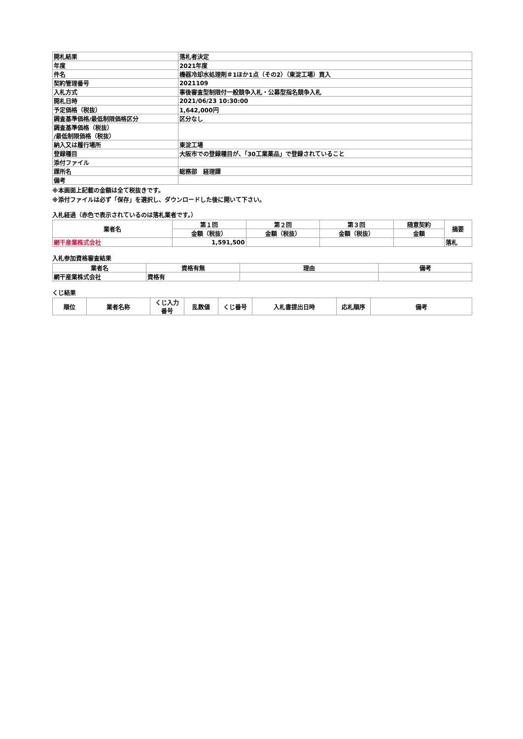| 開札結果 | 落札者決定 |
| 年度 | 2021年度 |
| 件名 | 機器冷却水処理剤＃1ほか1点（その2）（東淀工場）買入 |
| 契約管理番号 | 2021109 |
| 入札方式 | 事後審査型制限付一般競争入札・公募型指名競争入札 |
| 開札日時 | 2021/06/23 10:30:00 |
| 予定価格（税抜） | 1,642,000円 |
| 調査基準価格/最低制限価格区分 | 区分なし |
| 調査基準価格（税抜） /最低制限価格（税抜） | |
| 納入又は履行場所 | 東淀工場 |
| 登録種目 | 大阪市での登録種目が、「30工業薬品」で登録されていること |
| 添付ファイル | |
| 課所名 | 総務部 経理課 |
| 備考 | |
※本画面上記載の金額は全て税抜きです。
※添付ファイルは必ず「保存」を選択し、ダウンロードした後に開いて下さい。
入札経過（赤色で表示されているのは落札業者です。）
| 業者名 | 第１回 | 第２回 | 第３回 | 随意契約 | 摘要 |
| --- | --- | --- | --- | --- | --- |
| | 金額（税抜） | 金額（税抜） | 金額（税抜） | 金額 | |
| 網干産業株式会社 | 1,591,500 | | | | 落札 |
入札参加資格審査結果
| 業者名 | 資格有無 | 理由 | 備考 |
| --- | --- | --- | --- |
| 網干産業株式会社 | 資格有 | | |
くじ結果
| 順位 | 業者名称 | くじ入力 番号 | 乱数値 | くじ番号 | 入札書提出日時 | 応札順序 | 備考 |
| --- | --- | --- | --- | --- | --- | --- | --- |